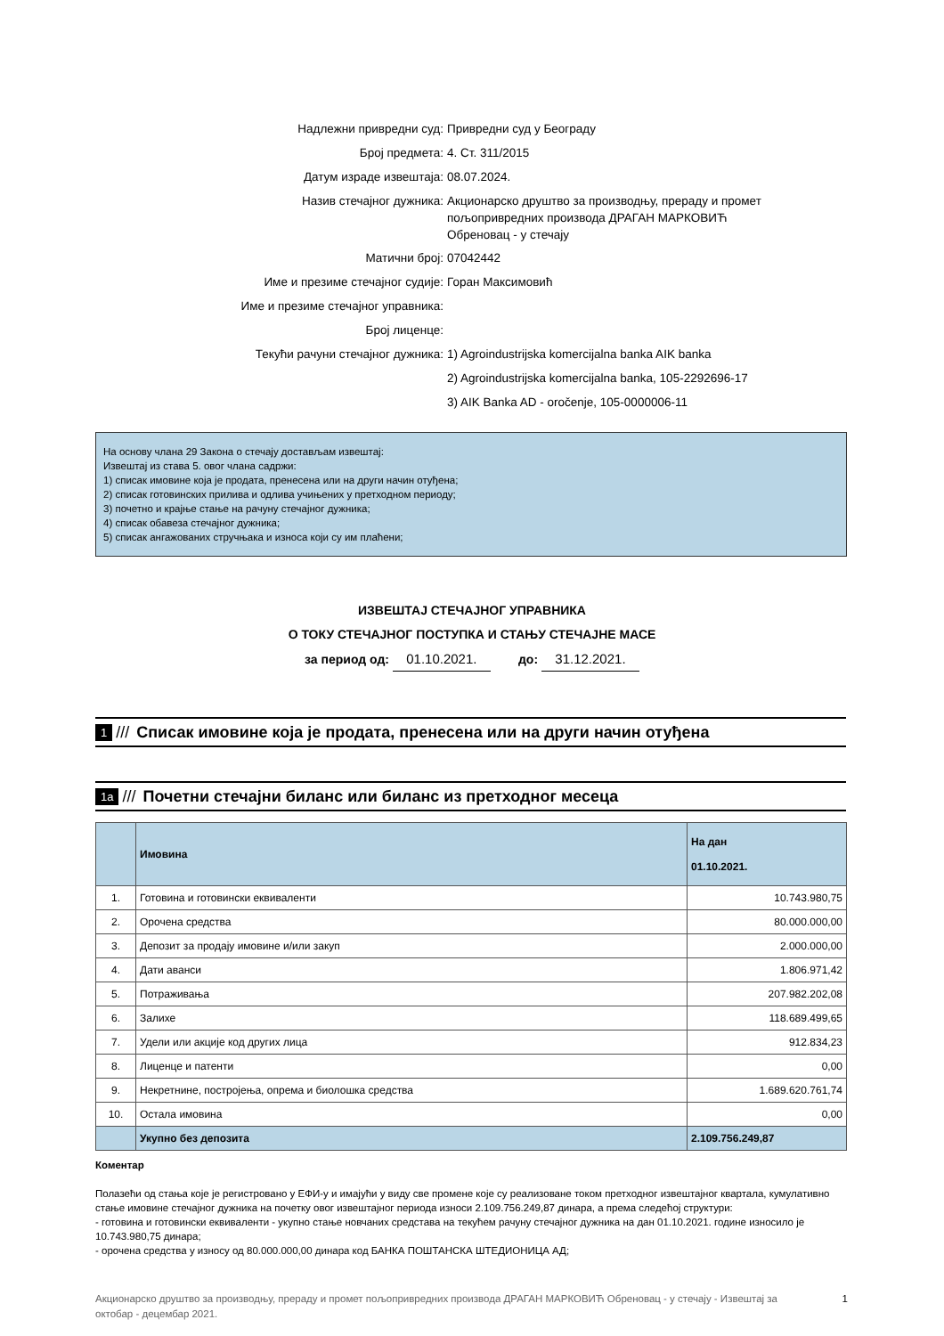| Надлежни привредни суд: | Привредни суд у Београду |
| Број предмета: | 4. Ст. 311/2015 |
| Датум израде извештаја: | 08.07.2024. |
| Назив стечајног дужника: | Акционарско друштво за производњу, прераду и промет пољопривредних производа ДРАГАН МАРКОВИЋ Обреновац - у стечају |
| Матични број: | 07042442 |
| Име и презиме стечајног судије: | Горан Максимовић |
| Име и презиме стечајног управника: | |
| Број лиценце: | |
| Текући рачуни стечајног дужника: | 1) Agroindustrijska komercijalna banka AIK banka |
| | 2) Agroindustrijska komercijalna banka, 105-2292696-17 |
| | 3) AIK Banka AD - oročenje, 105-0000006-11 |
На основу члана 29 Закона о стечају достављам извештај:
Извештај из става 5. овог члана садржи:
1) списак имовине која је продата, пренесена или на други начин отуђена;
2) списак готовинских прилива и одлива учињених у претходном периоду;
3) почетно и крајње стање на рачуну стечајног дужника;
4) списак обавеза стечајног дужника;
5) списак ангажованих стручњака и износа који су им плаћени;
ИЗВЕШТАЈ СТЕЧАЈНОГ УПРАВНИКА
О ТОКУ СТЕЧАЈНОГ ПОСТУПКА И СТАЊУ СТЕЧАЈНЕ МАСЕ
за период од: 01.10.2021. до: 31.12.2021.
1 /// Списак имовине која је продата, пренесена или на други начин отуђена
1a /// Почетни стечајни биланс или биланс из претходног месеца
| | Имовина | На дан 01.10.2021. |
| --- | --- | --- |
| 1. | Готовина и готовински еквиваленти | 10.743.980,75 |
| 2. | Орочена средства | 80.000.000,00 |
| 3. | Депозит за продају имовине и/или закуп | 2.000.000,00 |
| 4. | Дати аванси | 1.806.971,42 |
| 5. | Потраживања | 207.982.202,08 |
| 6. | Залихе | 118.689.499,65 |
| 7. | Удели или акције код других лица | 912.834,23 |
| 8. | Лиценце и патенти | 0,00 |
| 9. | Некретнине, постројења, опрема и биолошка средства | 1.689.620.761,74 |
| 10. | Остала имовина | 0,00 |
| | Укупно без депозита | 2.109.756.249,87 |
Коментар
Полазећи од стања које је регистровано у ЕФИ-у и имајући у виду све промене које су реализоване током претходног извештајног квартала, кумулативно стање имовине стечајног дужника на почетку овог извештајног периода износи 2.109.756.249,87 динара, а према следећој структури:
- готовина и готовински еквиваленти - укупно стање новчаних средстава на текућем рачуну стечајног дужника на дан 01.10.2021. године износило је 10.743.980,75 динара;
- орочена средства у износу од 80.000.000,00 динара код БАНКА ПОШТАНСКА ШТЕДИОНИЦА АД;
Акционарско друштво за производњу, прераду и промет пољопривредних производа ДРАГАН МАРКОВИЋ Обреновац - у стечају - Извештај за октобар - децембар 2021. 1